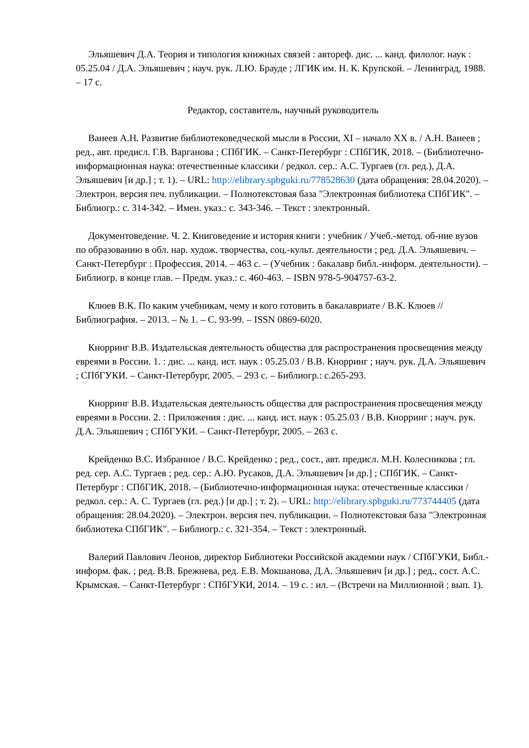Эльяшевич Д.А. Теория и типология книжных связей : автореф. дис. ... канд. филолог. наук : 05.25.04 / Д.А. Эльяшевич ; науч. рук. Л.Ю. Брауде ; ЛГИК им. Н. К. Крупской. – Ленинград, 1988. – 17 с.
Редактор, составитель, научный руководитель
Ванеев А.Н. Развитие библиотековедческой мысли в России, XI – начало XX в. / А.Н. Ванеев ; ред., авт. предисл. Г.В. Варганова ; СПбГИК. – Санкт-Петербург : СПбГИК, 2018. – (Библиотечно-информационная наука: отечественные классики / редкол. сер.: А.С. Тургаев (гл. ред.), Д.А. Эльяшевич [и др.] ; т. 1). – URL: http://elibrary.spbguki.ru/778528630 (дата обращения: 28.04.2020). – Электрон. версия печ. публикации. – Полнотекстовая база "Электронная библиотека СПбГИК". – Библиогр.: с. 314-342. – Имен. указ.: с. 343-346. – Текст : электронный.
Документоведение. Ч. 2. Книговедение и история книги : учебник / Учеб.-метод. об-ние вузов по образованию в обл. нар. худож. творчества, соц.-культ. деятельности ; ред. Д.А. Эльяшевич. – Санкт-Петербург : Профессия, 2014. – 463 с. – (Учебник : бакалавр библ.-информ. деятельности). – Библиогр. в конце глав. – Предм. указ.: с. 460-463. – ISBN 978-5-904757-63-2.
Клюев В.К. По каким учебникам, чему и кого готовить в бакалавриате / В.К. Клюев // Библиография. – 2013. – № 1. – С. 93-99. – ISSN 0869-6020.
Кнорринг В.В. Издательская деятельность общества для распространения просвещения между евреями в России. 1. : дис. ... канд. ист. наук : 05.25.03 / В.В. Кнорринг ; науч. рук. Д.А. Эльяшевич ; СПбГУКИ. – Санкт-Петербург, 2005. – 293 с. – Библиогр.: с.265-293.
Кнорринг В.В. Издательская деятельность общества для распространения просвещения между евреями в России. 2. : Приложения : дис. ... канд. ист. наук : 05.25.03 / В.В. Кнорринг ; науч. рук. Д.А. Эльяшевич ; СПбГУКИ. – Санкт-Петербург, 2005. – 263 с.
Крейденко В.С. Избранное / В.С. Крейденко ; ред., сост., авт. предисл. М.Н. Колесникова ; гл. ред. сер. А.С. Тургаев ; ред. сер.: А.Ю. Русаков, Д.А. Эльяшевич [и др.] ; СПбГИК. – Санкт-Петербург : СПбГИК, 2018. – (Библиотечно-информационная наука: отечественные классики / редкол. сер.: А. С. Тургаев (гл. ред.) [и др.] ; т. 2). – URL: http://elibrary.spbguki.ru/773744405 (дата обращения: 28.04.2020). – Электрон. версия печ. публикации. – Полнотекстовая база "Электронная библиотека СПбГИК". – Библиогр.: с. 321-354. – Текст : электронный.
Валерий Павлович Леонов, директор Библиотеки Российской академии наук / СПбГУКИ, Библ.-информ. фак. ; ред. В.В. Брежнева, ред. Е.В. Мокшанова, Д.А. Эльяшевич [и др.] ; ред., сост. А.С. Крымская. – Санкт-Петербург : СПбГУКИ, 2014. – 19 с. : ил. – (Встречи на Миллионной ; вып. 1).